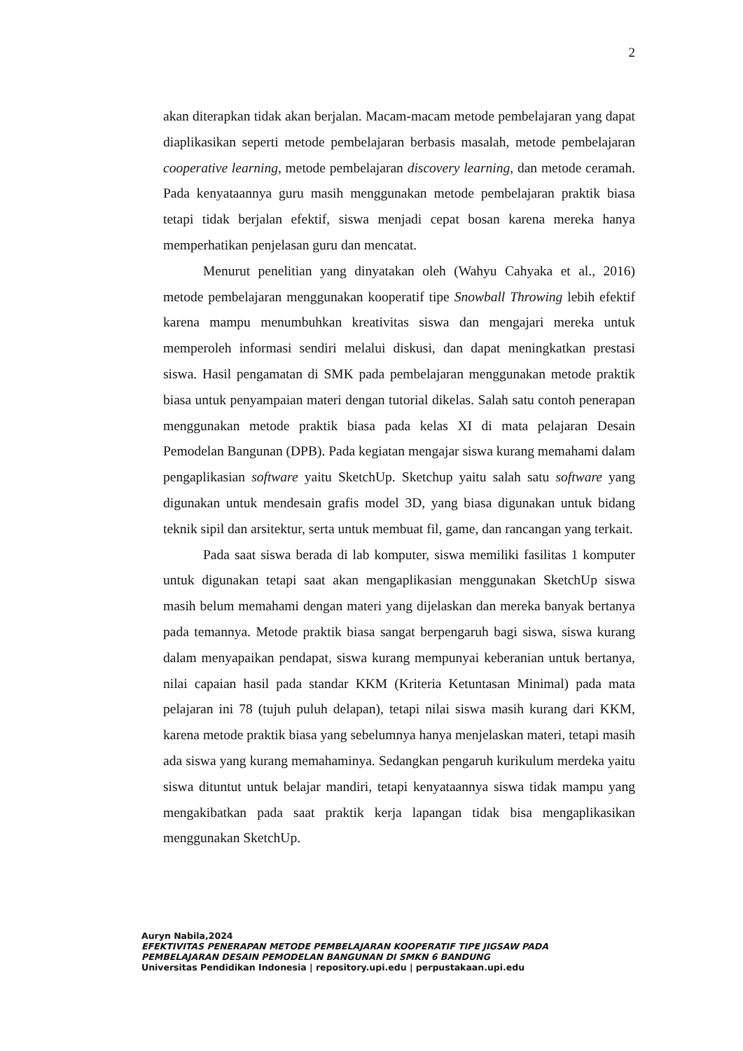2
akan diterapkan tidak akan berjalan. Macam-macam metode pembelajaran yang dapat diaplikasikan seperti metode pembelajaran berbasis masalah, metode pembelajaran cooperative learning, metode pembelajaran discovery learning, dan metode ceramah. Pada kenyataannya guru masih menggunakan metode pembelajaran praktik biasa tetapi tidak berjalan efektif, siswa menjadi cepat bosan karena mereka hanya memperhatikan penjelasan guru dan mencatat.
Menurut penelitian yang dinyatakan oleh (Wahyu Cahyaka et al., 2016) metode pembelajaran menggunakan kooperatif tipe Snowball Throwing lebih efektif karena mampu menumbuhkan kreativitas siswa dan mengajari mereka untuk memperoleh informasi sendiri melalui diskusi, dan dapat meningkatkan prestasi siswa. Hasil pengamatan di SMK pada pembelajaran menggunakan metode praktik biasa untuk penyampaian materi dengan tutorial dikelas. Salah satu contoh penerapan menggunakan metode praktik biasa pada kelas XI di mata pelajaran Desain Pemodelan Bangunan (DPB). Pada kegiatan mengajar siswa kurang memahami dalam pengaplikasian software yaitu SketchUp. Sketchup yaitu salah satu software yang digunakan untuk mendesain grafis model 3D, yang biasa digunakan untuk bidang teknik sipil dan arsitektur, serta untuk membuat fil, game, dan rancangan yang terkait.
Pada saat siswa berada di lab komputer, siswa memiliki fasilitas 1 komputer untuk digunakan tetapi saat akan mengaplikasian menggunakan SketchUp siswa masih belum memahami dengan materi yang dijelaskan dan mereka banyak bertanya pada temannya. Metode praktik biasa sangat berpengaruh bagi siswa, siswa kurang dalam menyapaikan pendapat, siswa kurang mempunyai keberanian untuk bertanya, nilai capaian hasil pada standar KKM (Kriteria Ketuntasan Minimal) pada mata pelajaran ini 78 (tujuh puluh delapan), tetapi nilai siswa masih kurang dari KKM, karena metode praktik biasa yang sebelumnya hanya menjelaskan materi, tetapi masih ada siswa yang kurang memahaminya. Sedangkan pengaruh kurikulum merdeka yaitu siswa dituntut untuk belajar mandiri, tetapi kenyataannya siswa tidak mampu yang mengakibatkan pada saat praktik kerja lapangan tidak bisa mengaplikasikan menggunakan SketchUp.
Auryn Nabila,2024
EFEKTIVITAS PENERAPAN METODE PEMBELAJARAN KOOPERATIF TIPE JIGSAW PADA
PEMBELAJARAN DESAIN PEMODELAN BANGUNAN DI SMKN 6 BANDUNG
Universitas Pendidikan Indonesia | repository.upi.edu | perpustakaan.upi.edu